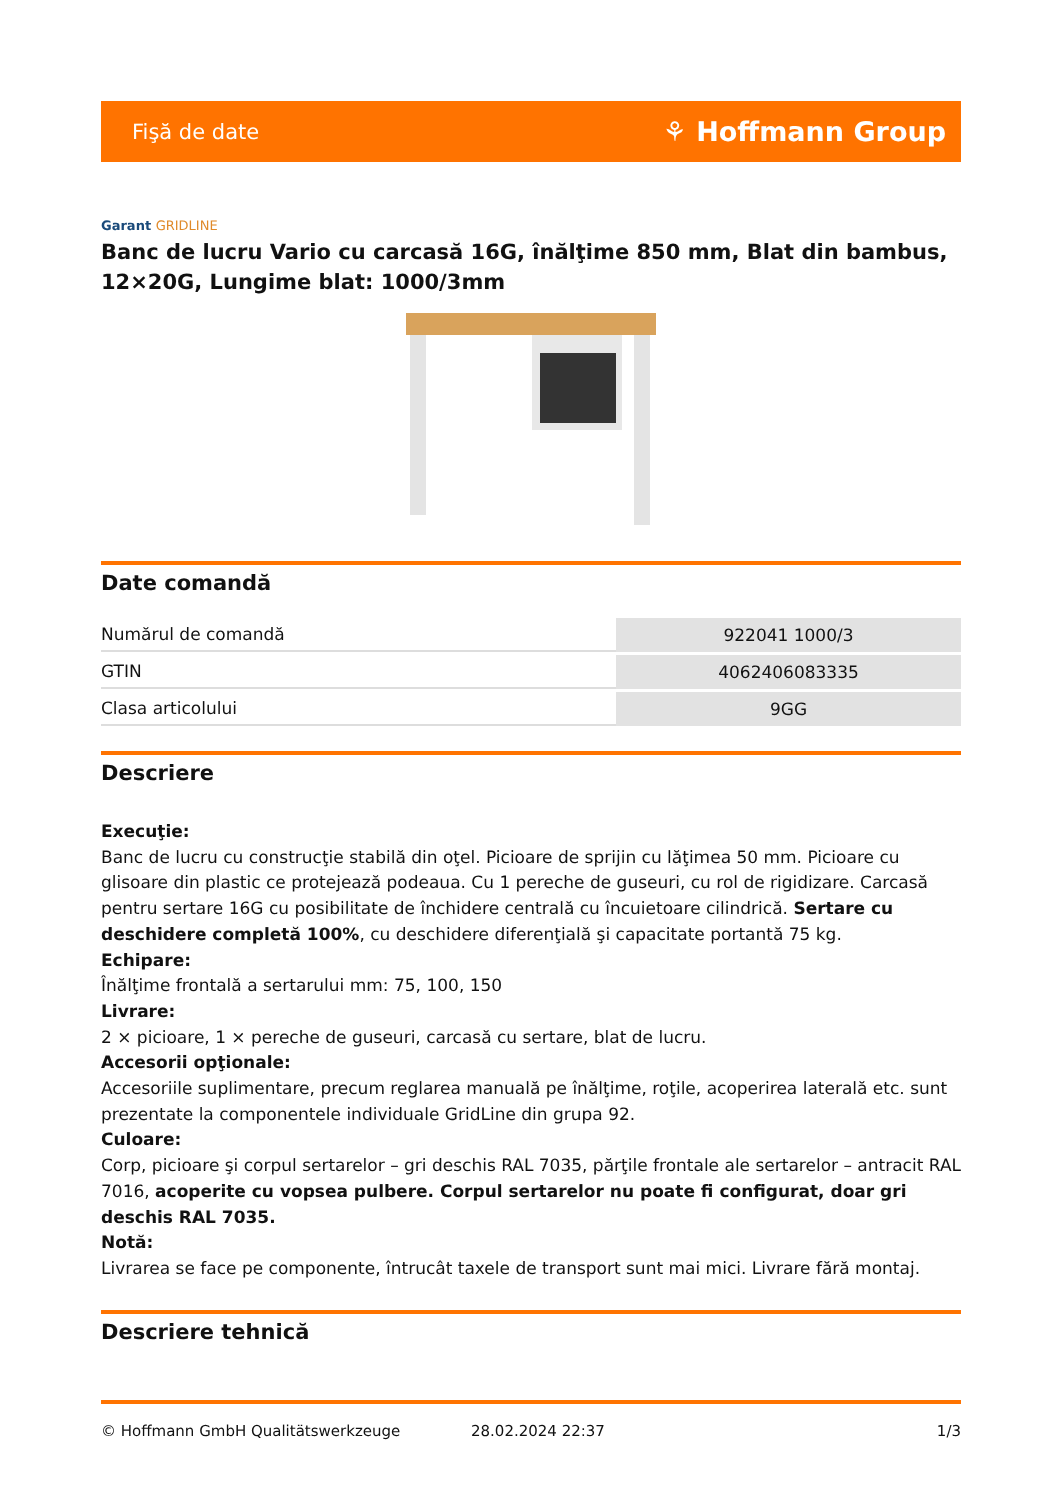Fişă de date ⚘ Hoffmann Group
Garant GRIDLINE
Banc de lucru Vario cu carcasă 16G, înălţime 850 mm, Blat din bambus, 12×20G, Lungime blat: 1000/3mm
Date comandă
| Numărul de comandă | 922041 1000/3 |
| GTIN | 4062406083335 |
| Clasa articolului | 9GG |
Descriere
Execuţie:
Banc de lucru cu construcţie stabilă din oţel. Picioare de sprijin cu lăţimea 50 mm. Picioare cu glisoare din plastic ce protejează podeaua. Cu 1 pereche de guseuri, cu rol de rigidizare. Carcasă pentru sertare 16G cu posibilitate de închidere centrală cu încuietoare cilindrică. Sertare cu deschidere completă 100%, cu deschidere diferenţială şi capacitate portantă 75 kg.
Echipare:
Înălţime frontală a sertarului mm: 75, 100, 150
Livrare:
2 × picioare, 1 × pereche de guseuri, carcasă cu sertare, blat de lucru.
Accesorii opţionale:
Accesoriile suplimentare, precum reglarea manuală pe înălţime, roţile, acoperirea laterală etc. sunt prezentate la componentele individuale GridLine din grupa 92.
Culoare:
Corp, picioare şi corpul sertarelor – gri deschis RAL 7035, părţile frontale ale sertarelor – antracit RAL 7016, acoperite cu vopsea pulbere. Corpul sertarelor nu poate fi configurat, doar gri deschis RAL 7035.
Notă:
Livrarea se face pe componente, întrucât taxele de transport sunt mai mici. Livrare fără montaj.
Descriere tehnică
© Hoffmann GmbH Qualitätswerkzeuge 28.02.2024 22:37 1/3